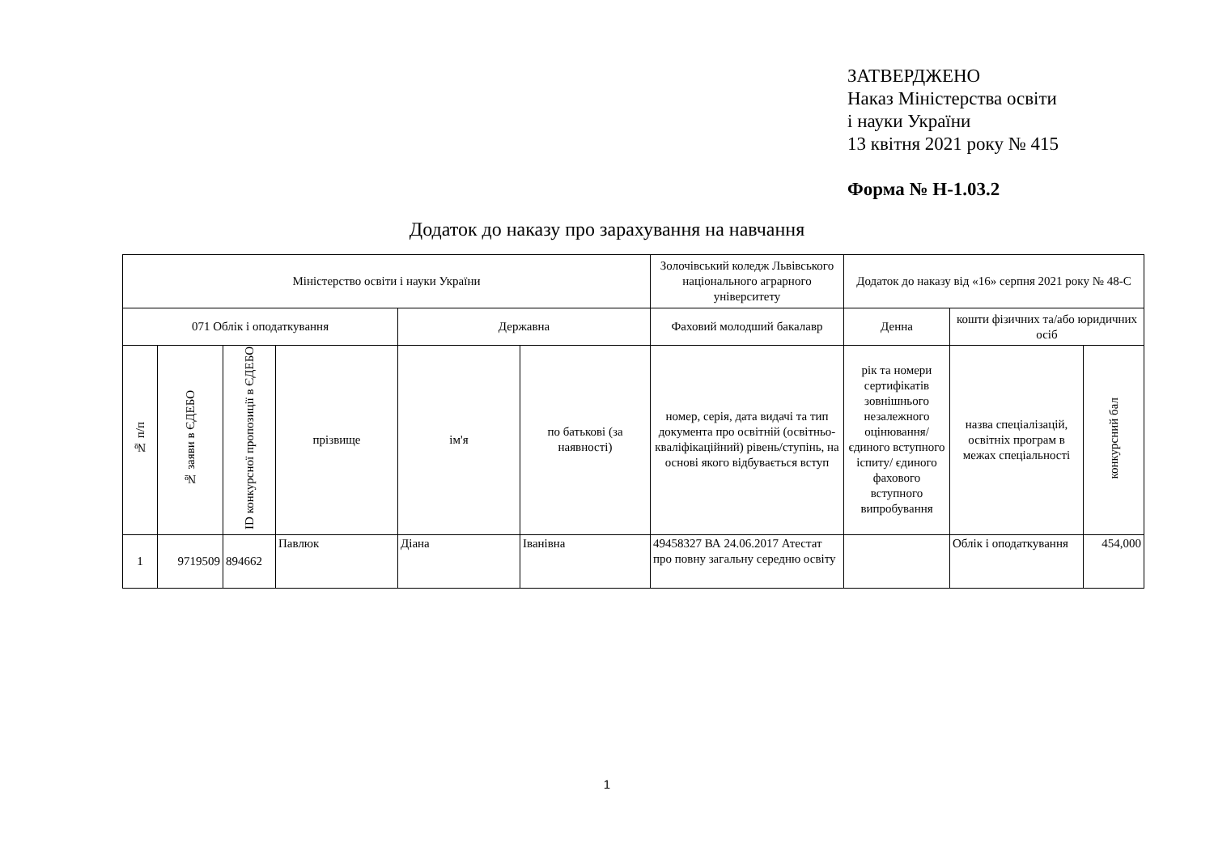ЗАТВЕРДЖЕНО
Наказ Міністерства освіти
і науки України
13 квітня 2021 року № 415
Форма № Н-1.03.2
Додаток до наказу про зарахування на навчання
| Міністерство освіти і науки України | | | | | | Золочівський коледж Львівського національного аграрного університету | Додаток до наказу від «16» серпня 2021 року № 48-С | | |
| 071 Облік і оподаткування | | | | Державна | | Фаховий молодший бакалавр | Денна | кошти фізичних та/або юридичних осіб | |
| № п/п | № заяви в ЄДЕБО | ID конкурсної пропозиції в ЄДЕБО | прізвище | ім'я | по батькові (за наявності) | номер, серія, дата видачі та тип документа про освітній (освітньо-кваліфікаційний) рівень/ступінь, на основі якого відбувається вступ | рік та номери сертифікатів зовнішнього незалежного оцінювання/ єдиного вступного іспиту/ єдиного фахового вступного випробування | назва спеціалізацій, освітніх програм в межах спеціальності | конкурсний бал |
| 1 | 9719509 | 894662 | Павлюк | Діана | Іванівна | 49458327 ВА 24.06.2017 Атестат про повну загальну середню освіту | | Облік і оподаткування | 454,000 |
1